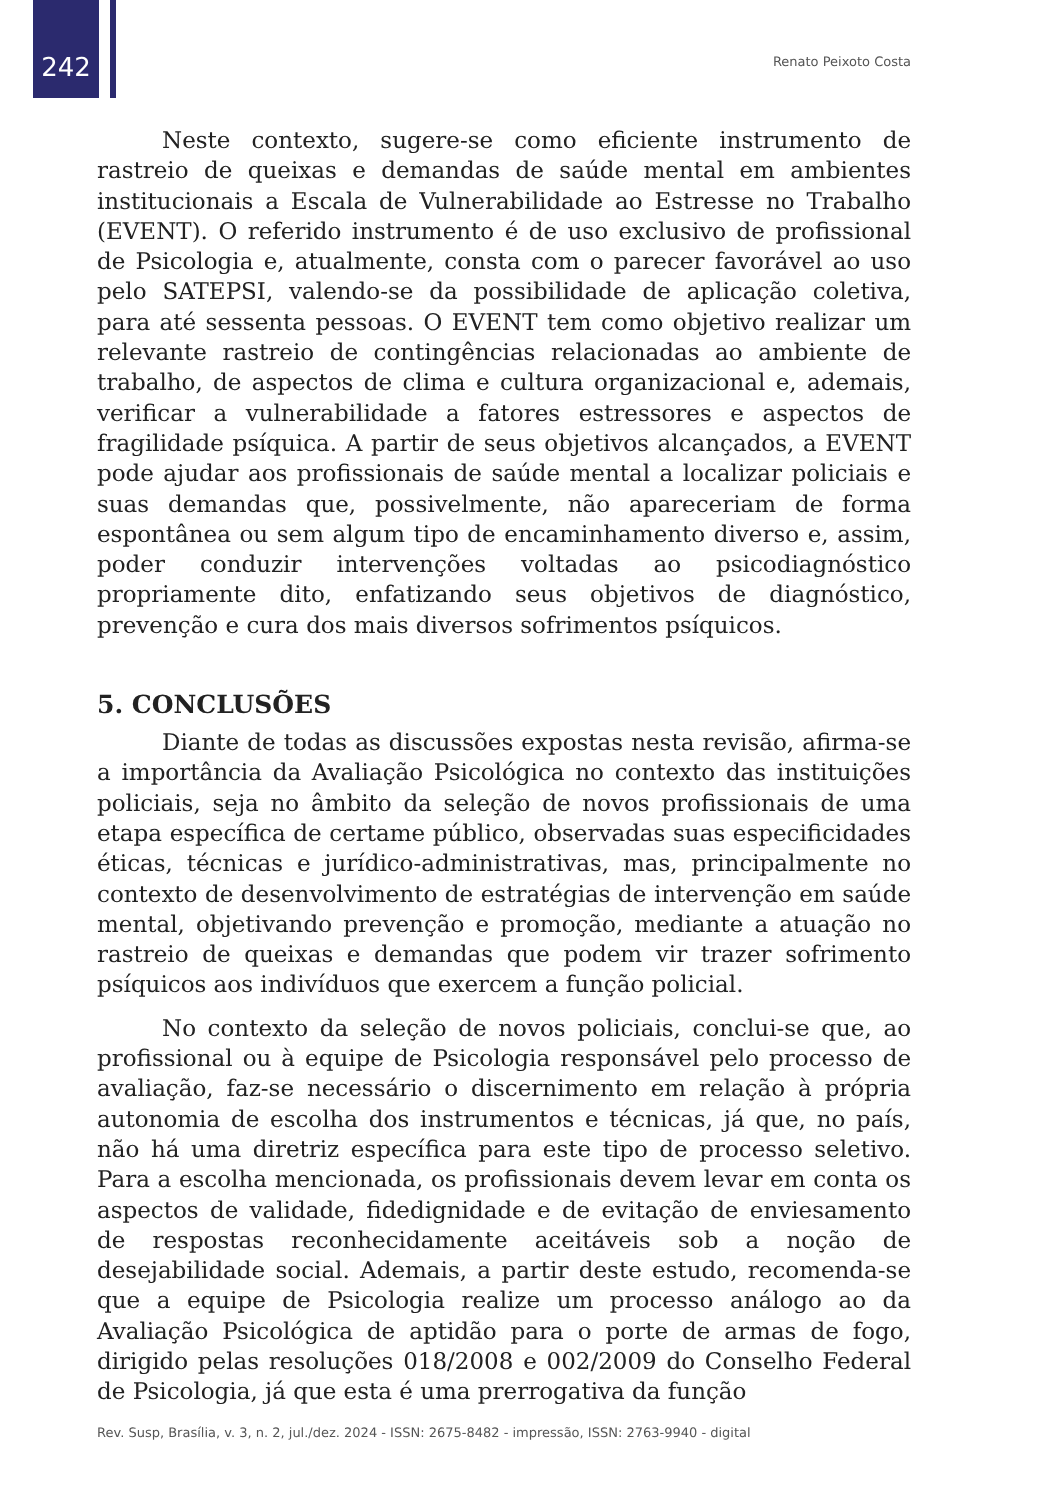242 Renato Peixoto Costa
Neste contexto, sugere-se como eficiente instrumento de rastreio de queixas e demandas de saúde mental em ambientes institucionais a Escala de Vulnerabilidade ao Estresse no Trabalho (EVENT). O referido instrumento é de uso exclusivo de profissional de Psicologia e, atualmente, consta com o parecer favorável ao uso pelo SATEPSI, valendo-se da possibilidade de aplicação coletiva, para até sessenta pessoas. O EVENT tem como objetivo realizar um relevante rastreio de contingências relacionadas ao ambiente de trabalho, de aspectos de clima e cultura organizacional e, ademais, verificar a vulnerabilidade a fatores estressores e aspectos de fragilidade psíquica. A partir de seus objetivos alcançados, a EVENT pode ajudar aos profissionais de saúde mental a localizar policiais e suas demandas que, possivelmente, não apareceriam de forma espontânea ou sem algum tipo de encaminhamento diverso e, assim, poder conduzir intervenções voltadas ao psicodiagnóstico propriamente dito, enfatizando seus objetivos de diagnóstico, prevenção e cura dos mais diversos sofrimentos psíquicos.
5. CONCLUSÕES
Diante de todas as discussões expostas nesta revisão, afirma-se a importância da Avaliação Psicológica no contexto das instituições policiais, seja no âmbito da seleção de novos profissionais de uma etapa específica de certame público, observadas suas especificidades éticas, técnicas e jurídico-administrativas, mas, principalmente no contexto de desenvolvimento de estratégias de intervenção em saúde mental, objetivando prevenção e promoção, mediante a atuação no rastreio de queixas e demandas que podem vir trazer sofrimento psíquicos aos indivíduos que exercem a função policial.
No contexto da seleção de novos policiais, conclui-se que, ao profissional ou à equipe de Psicologia responsável pelo processo de avaliação, faz-se necessário o discernimento em relação à própria autonomia de escolha dos instrumentos e técnicas, já que, no país, não há uma diretriz específica para este tipo de processo seletivo. Para a escolha mencionada, os profissionais devem levar em conta os aspectos de validade, fidedignidade e de evitação de enviesamento de respostas reconhecidamente aceitáveis sob a noção de desejabilidade social. Ademais, a partir deste estudo, recomenda-se que a equipe de Psicologia realize um processo análogo ao da Avaliação Psicológica de aptidão para o porte de armas de fogo, dirigido pelas resoluções 018/2008 e 002/2009 do Conselho Federal de Psicologia, já que esta é uma prerrogativa da função
Rev. Susp, Brasília, v. 3, n. 2, jul./dez. 2024 - ISSN: 2675-8482 - impressão, ISSN: 2763-9940 - digital